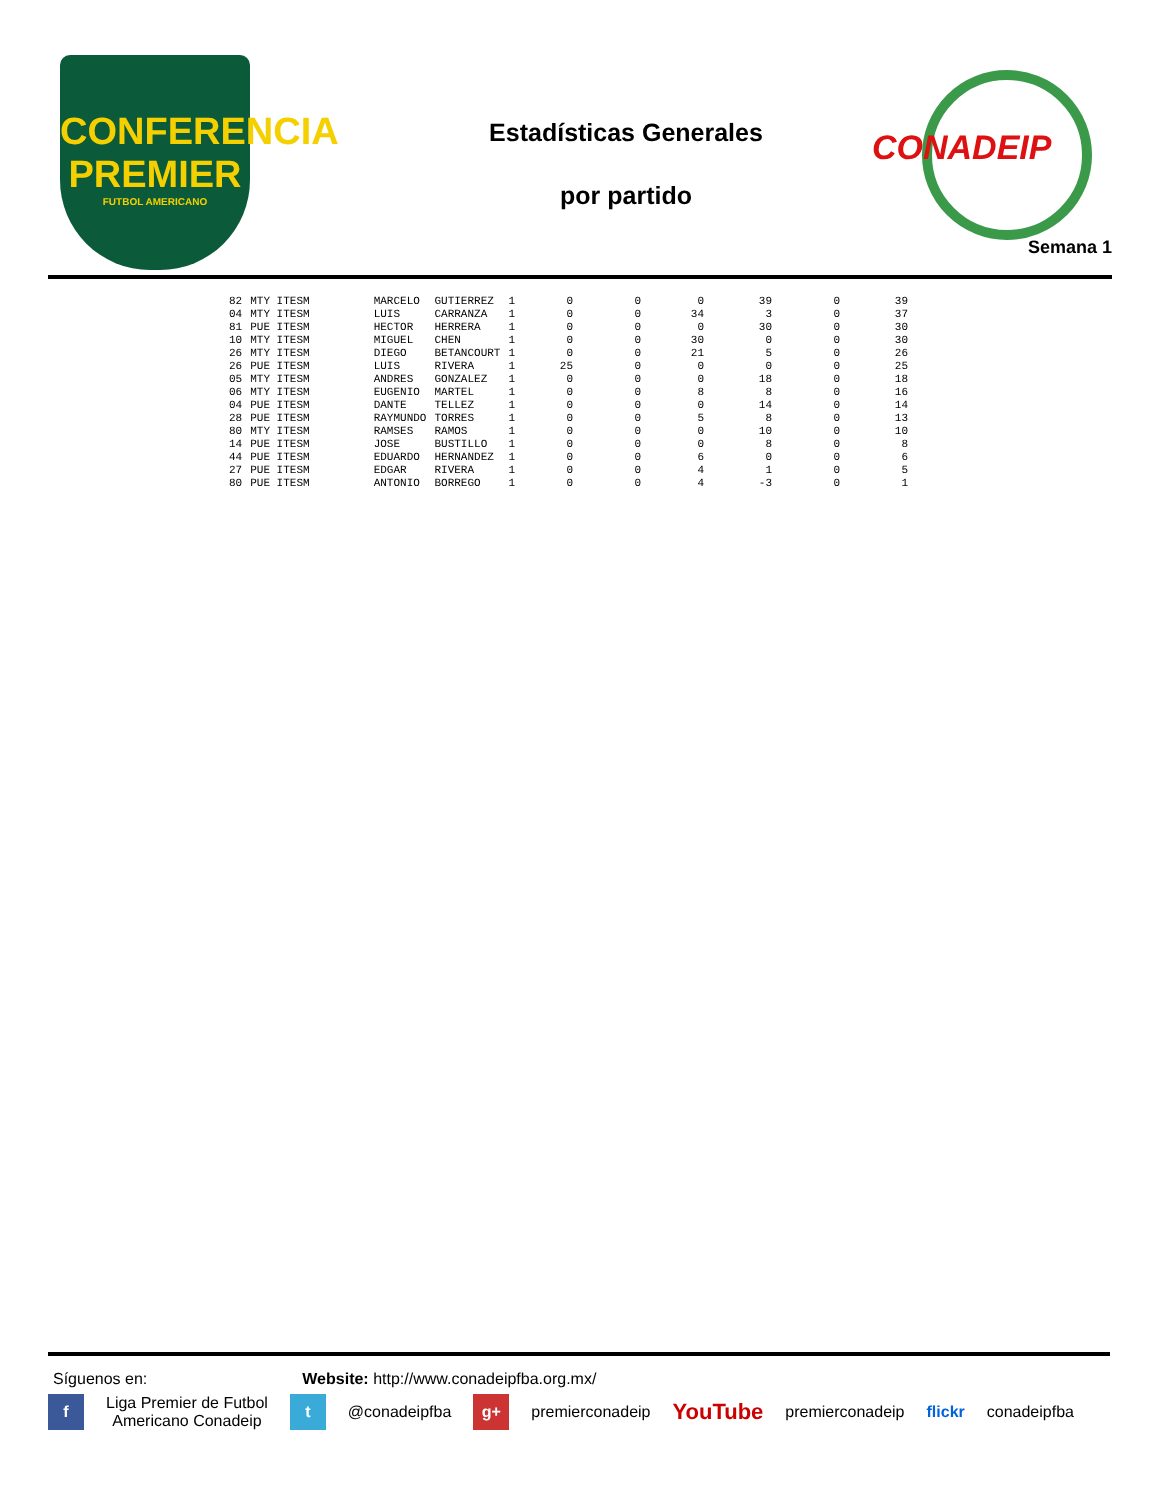CONFERENCIA
PREMIER
FUTBOL AMERICANO
Estadísticas Generales
por partido
CONADEIP
Semana 1
| 82 | MTY ITESM | MARCELO | GUTIERREZ | 1 | 0 | 0 | 0 | 39 | 0 | 39 |
| 04 | MTY ITESM | LUIS | CARRANZA | 1 | 0 | 0 | 34 | 3 | 0 | 37 |
| 81 | PUE ITESM | HECTOR | HERRERA | 1 | 0 | 0 | 0 | 30 | 0 | 30 |
| 10 | MTY ITESM | MIGUEL | CHEN | 1 | 0 | 0 | 30 | 0 | 0 | 30 |
| 26 | MTY ITESM | DIEGO | BETANCOURT | 1 | 0 | 0 | 21 | 5 | 0 | 26 |
| 26 | PUE ITESM | LUIS | RIVERA | 1 | 25 | 0 | 0 | 0 | 0 | 25 |
| 05 | MTY ITESM | ANDRES | GONZALEZ | 1 | 0 | 0 | 0 | 18 | 0 | 18 |
| 06 | MTY ITESM | EUGENIO | MARTEL | 1 | 0 | 0 | 8 | 8 | 0 | 16 |
| 04 | PUE ITESM | DANTE | TELLEZ | 1 | 0 | 0 | 0 | 14 | 0 | 14 |
| 28 | PUE ITESM | RAYMUNDO | TORRES | 1 | 0 | 0 | 5 | 8 | 0 | 13 |
| 80 | MTY ITESM | RAMSES | RAMOS | 1 | 0 | 0 | 0 | 10 | 0 | 10 |
| 14 | PUE ITESM | JOSE | BUSTILLO | 1 | 0 | 0 | 0 | 8 | 0 | 8 |
| 44 | PUE ITESM | EDUARDO | HERNANDEZ | 1 | 0 | 0 | 6 | 0 | 0 | 6 |
| 27 | PUE ITESM | EDGAR | RIVERA | 1 | 0 | 0 | 4 | 1 | 0 | 5 |
| 80 | PUE ITESM | ANTONIO | BORREGO | 1 | 0 | 0 | 4 | -3 | 0 | 1 |
Síguenos en: Website: http://www.conadeipfba.org.mx/
f
Liga Premier de Futbol
Americano Conadeip
t
@conadeipfba
g+
premierconadeip YouTube premierconadeip flickr conadeipfba